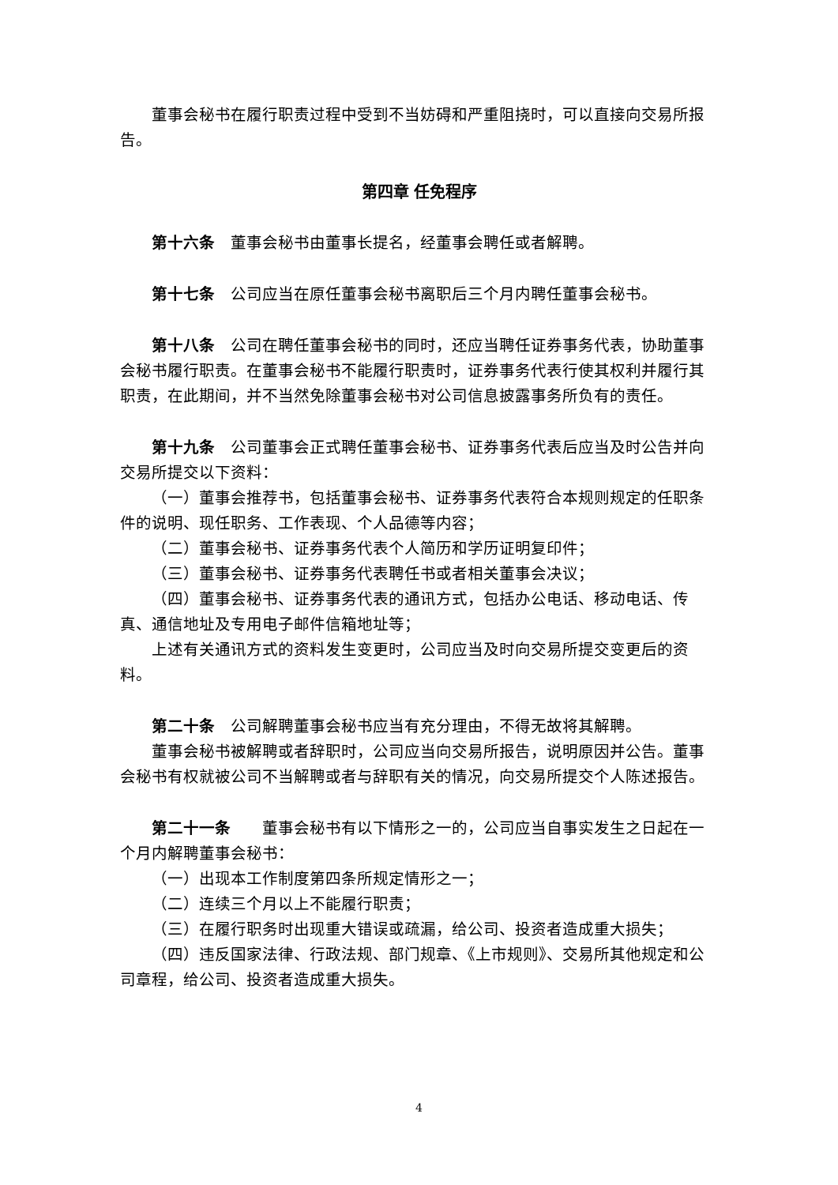董事会秘书在履行职责过程中受到不当妨碍和严重阻挠时，可以直接向交易所报告。
第四章 任免程序
第十六条　董事会秘书由董事长提名，经董事会聘任或者解聘。
第十七条　公司应当在原任董事会秘书离职后三个月内聘任董事会秘书。
第十八条　公司在聘任董事会秘书的同时，还应当聘任证券事务代表，协助董事会秘书履行职责。在董事会秘书不能履行职责时，证券事务代表行使其权利并履行其职责，在此期间，并不当然免除董事会秘书对公司信息披露事务所负有的责任。
第十九条　公司董事会正式聘任董事会秘书、证券事务代表后应当及时公告并向交易所提交以下资料：
（一）董事会推荐书，包括董事会秘书、证券事务代表符合本规则规定的任职条件的说明、现任职务、工作表现、个人品德等内容；
（二）董事会秘书、证券事务代表个人简历和学历证明复印件；
（三）董事会秘书、证券事务代表聘任书或者相关董事会决议；
（四）董事会秘书、证券事务代表的通讯方式，包括办公电话、移动电话、传真、通信地址及专用电子邮件信箱地址等；
上述有关通讯方式的资料发生变更时，公司应当及时向交易所提交变更后的资料。
第二十条　公司解聘董事会秘书应当有充分理由，不得无故将其解聘。
董事会秘书被解聘或者辞职时，公司应当向交易所报告，说明原因并公告。董事会秘书有权就被公司不当解聘或者与辞职有关的情况，向交易所提交个人陈述报告。
第二十一条　　董事会秘书有以下情形之一的，公司应当自事实发生之日起在一个月内解聘董事会秘书：
（一）出现本工作制度第四条所规定情形之一；
（二）连续三个月以上不能履行职责；
（三）在履行职务时出现重大错误或疏漏，给公司、投资者造成重大损失；
（四）违反国家法律、行政法规、部门规章、《上市规则》、交易所其他规定和公司章程，给公司、投资者造成重大损失。
4